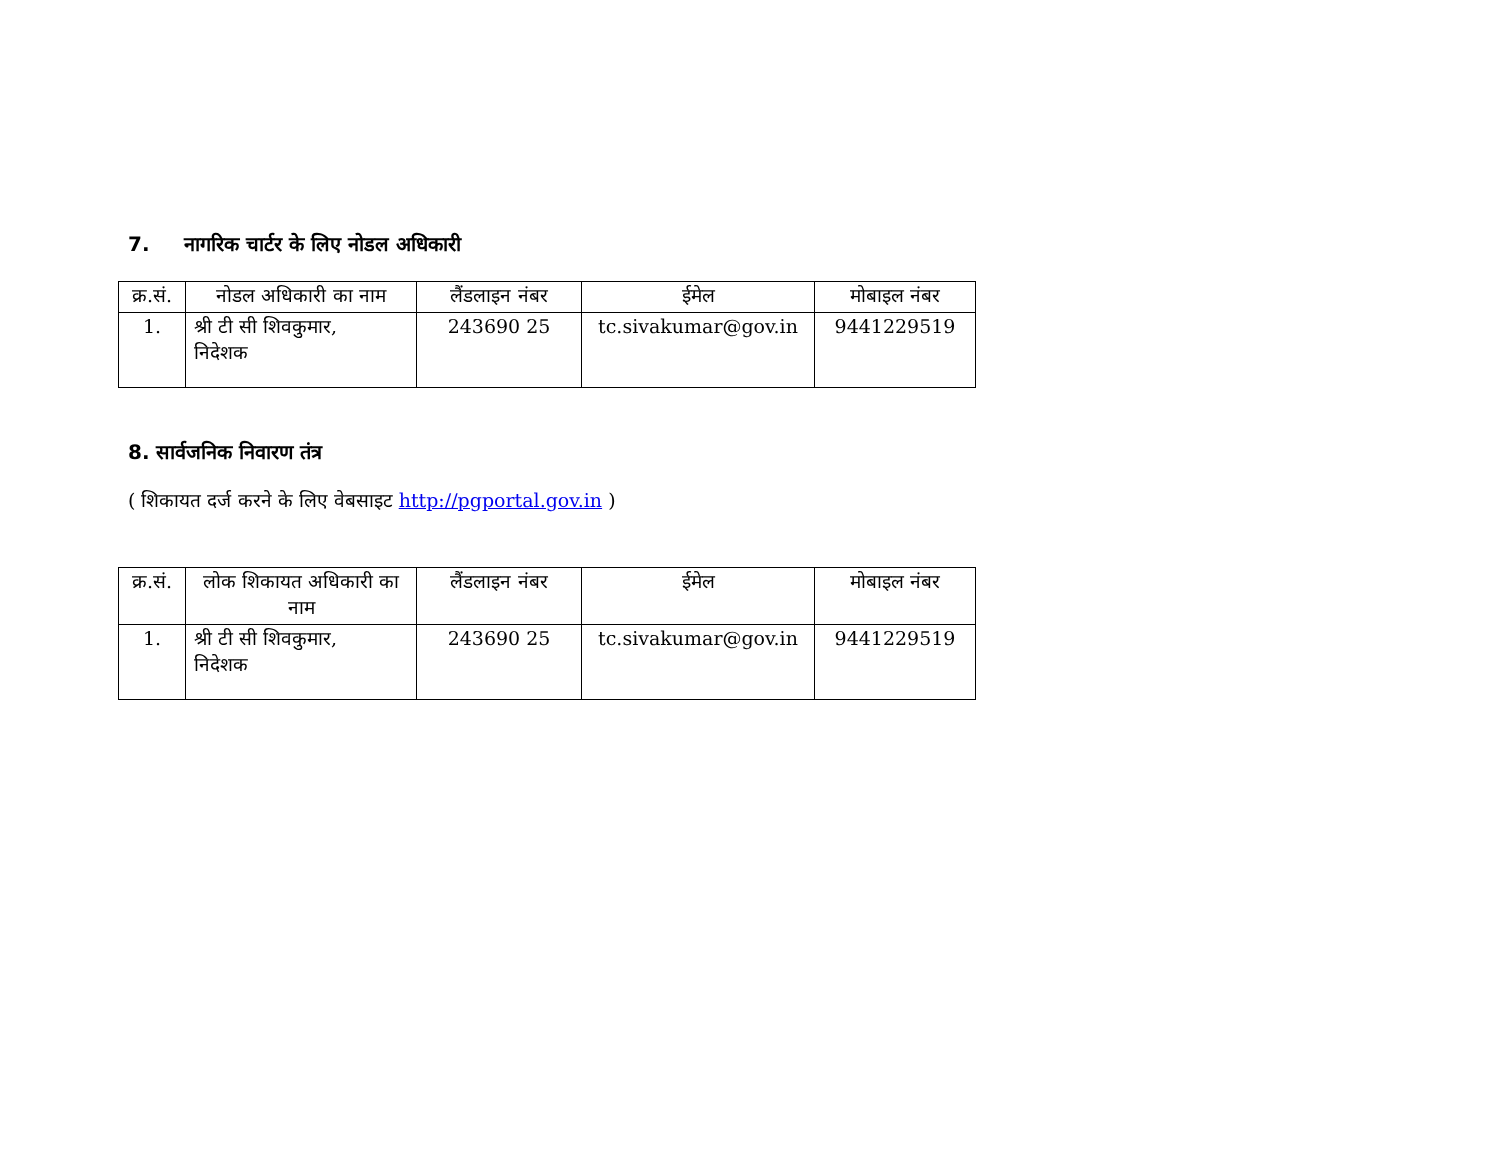7. नागरिक चार्टर के लिए नोडल अधिकारी
| क्र.सं. | नोडल अधिकारी का नाम | लैंडलाइन नंबर | ईमेल | मोबाइल नंबर |
| --- | --- | --- | --- | --- |
| 1. | श्री टी सी शिवकुमार, निदेशक | 243690 25 | tc.sivakumar@gov.in | 9441229519 |
8. सार्वजनिक निवारण तंत्र
( शिकायत दर्ज करने के लिए वेबसाइट http://pgportal.gov.in )
| क्र.सं. | लोक शिकायत अधिकारी का नाम | लैंडलाइन नंबर | ईमेल | मोबाइल नंबर |
| --- | --- | --- | --- | --- |
| 1. | श्री टी सी शिवकुमार, निदेशक | 243690 25 | tc.sivakumar@gov.in | 9441229519 |